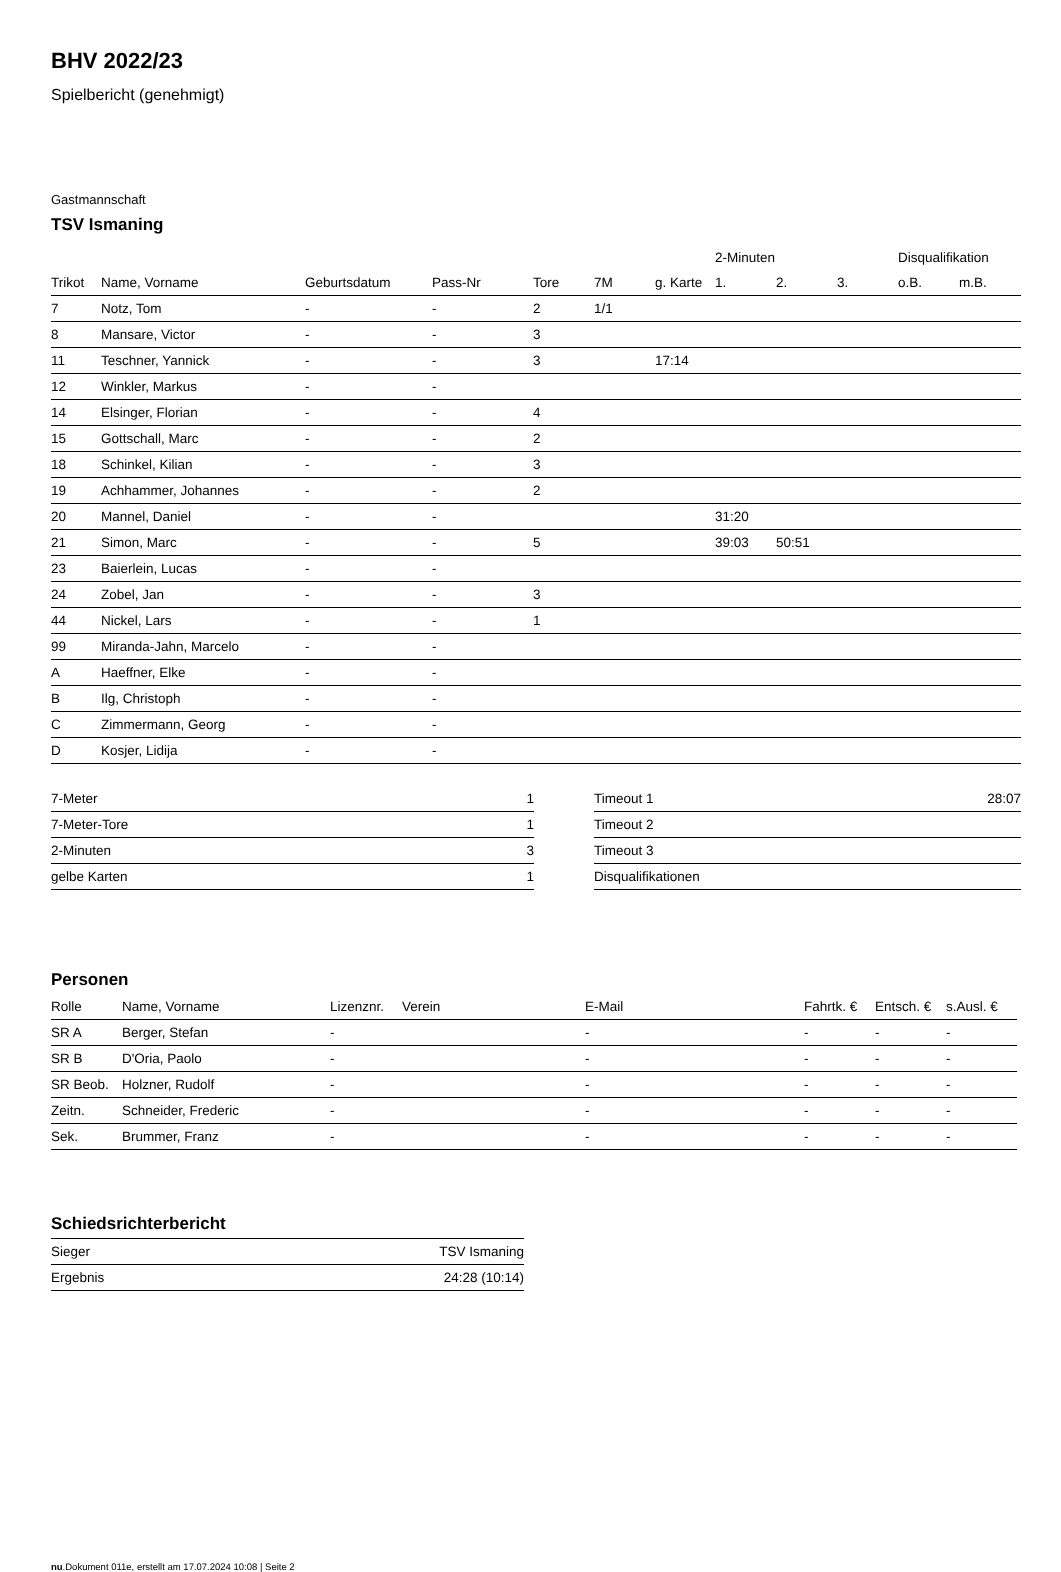BHV 2022/23
Spielbericht (genehmigt)
Gastmannschaft
TSV Ismaning
| | | | | | | | 2-Minuten | | | Disqualifikation | |
| --- | --- | --- | --- | --- | --- | --- | --- | --- | --- | --- | --- |
| Trikot | Name, Vorname | Geburtsdatum | Pass-Nr | Tore | 7M | g. Karte | 1. | 2. | 3. | o.B. | m.B. |
| 7 | Notz, Tom | - | - | 2 | 1/1 | | | | | | |
| 8 | Mansare, Victor | - | - | 3 | | | | | | | |
| 11 | Teschner, Yannick | - | - | 3 | | 17:14 | | | | | |
| 12 | Winkler, Markus | - | - | | | | | | | | |
| 14 | Elsinger, Florian | - | - | 4 | | | | | | | |
| 15 | Gottschall, Marc | - | - | 2 | | | | | | | |
| 18 | Schinkel, Kilian | - | - | 3 | | | | | | | |
| 19 | Achhammer, Johannes | - | - | 2 | | | | | | | |
| 20 | Mannel, Daniel | - | - | | | | 31:20 | | | | |
| 21 | Simon, Marc | - | - | 5 | | | 39:03 | 50:51 | | | |
| 23 | Baierlein, Lucas | - | - | | | | | | | | |
| 24 | Zobel, Jan | - | - | 3 | | | | | | | |
| 44 | Nickel, Lars | - | - | 1 | | | | | | | |
| 99 | Miranda-Jahn, Marcelo | - | - | | | | | | | | |
| A | Haeffner, Elke | - | - | | | | | | | | |
| B | Ilg, Christoph | - | - | | | | | | | | |
| C | Zimmermann, Georg | - | - | | | | | | | | |
| D | Kosjer, Lidija | - | - | | | | | | | | |
| 7-Meter | 1 |
| 7-Meter-Tore | 1 |
| 2-Minuten | 3 |
| gelbe Karten | 1 |
| Timeout 1 | 28:07 |
| Timeout 2 | |
| Timeout 3 | |
| Disqualifikationen | |
Personen
| Rolle | Name, Vorname | Lizenznr. | Verein | E-Mail | Fahrtk. € | Entsch. € | s.Ausl. € |
| --- | --- | --- | --- | --- | --- | --- | --- |
| SR A | Berger, Stefan | - | | - | - | - | - |
| SR B | D'Oria, Paolo | - | | - | - | - | - |
| SR Beob. | Holzner, Rudolf | - | | - | - | - | - |
| Zeitn. | Schneider, Frederic | - | | - | - | - | - |
| Sek. | Brummer, Franz | - | | - | - | - | - |
Schiedsrichterbericht
| Sieger | TSV Ismaning |
| Ergebnis | 24:28 (10:14) |
nu.Dokument 011e, erstellt am 17.07.2024 10:08 | Seite 2